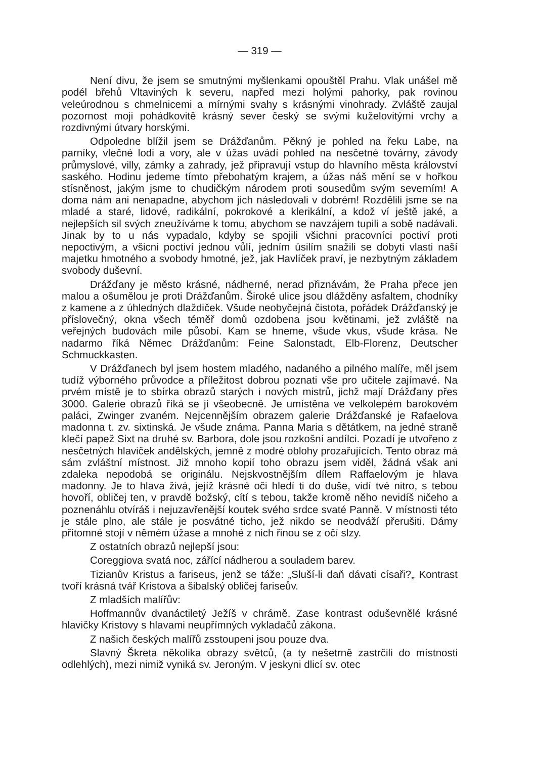— 319 —
Není divu, že jsem se smutnými myšlenkami opouštěl Prahu. Vlak unášel mě podél břehů Vltaviných k severu, napřed mezi holými pahorky, pak rovinou veleúrodnou s chmelnicemi a mírnými svahy s krásnými vinohrady. Zvláště zaujal pozornost moji pohádkovitě krásný sever český se svými kuželovitými vrchy a rozdivnými útvary horskými.
Odpoledne blížil jsem se Drážďanům. Pěkný je pohled na řeku Labe, na parníky, vlečné lodi a vory, ale v úžas uvádí pohled na nesčetné továrny, závody průmyslové, villy, zámky a zahrady, jež připravují vstup do hlavního města království saského. Hodinu jedeme tímto přebohatým krajem, a úžas náš mění se v hořkou stísněnost, jakým jsme to chudičkým národem proti sousedům svým severním! A doma nám ani nenapadne, abychom jich následovali v dobrém! Rozdělili jsme se na mladé a staré, lidové, radikální, pokrokové a klerikální, a kdož ví ještě jaké, a nejlepších sil svých zneužíváme k tomu, abychom se navzájem tupili a sobě nadávali. Jinak by to u nás vypadalo, kdyby se spojili všichni pracovníci poctiví proti nepoctivým, a všicni poctiví jednou vůlí, jedním úsilím snažili se dobyti vlasti naší majetku hmotného a svobody hmotné, jež, jak Havlíček praví, je nezbytným základem svobody duševní.
Drážďany je město krásné, nádherné, nerad přiznávám, že Praha přece jen malou a ošumělou je proti Drážďanům. Široké ulice jsou dlážděny asfaltem, chodníky z kamene a z úhledných dlaždiček. Všude neobyčejná čistota, pořádek Drážďanský je příslovečný, okna všech téměř domů ozdobena jsou květinami, jež zvláště na veřejných budovách mile působí. Kam se hneme, všude vkus, všude krása. Ne nadarmo říká Němec Drážďanům: Feine Salonstadt, Elb-Florenz, Deutscher Schmuckkasten.
V Drážďanech byl jsem hostem mladého, nadaného a pilného malíře, měl jsem tudíž výborného průvodce a příležitost dobrou poznati vše pro učitele zajímavé. Na prvém místě je to sbírka obrazů starých i nových mistrů, jichž mají Drážďany přes 3000. Galerie obrazů říká se jí všeobecně. Je umístěna ve velkolepém barokovém paláci, Zwinger zvaném. Nejcennějším obrazem galerie Drážďanské je Rafaelova madonna t. zv. sixtinská. Je všude známa. Panna Maria s dětátkem, na jedné straně klečí papež Sixt na druhé sv. Barbora, dole jsou rozkošní andílci. Pozadí je utvořeno z nesčetných hlaviček andělských, jemně z modré oblohy prozařujících. Tento obraz má sám zvláštní místnost. Již mnoho kopií toho obrazu jsem viděl, žádná však ani zdaleka nepodobá se originálu. Nejskvostnějším dílem Raffaelovým je hlava madonny. Je to hlava živá, jejíž krásné oči hledí ti do duše, vidí tvé nitro, s tebou hovoří, obličej ten, v pravdě božský, cítí s tebou, takže kromě něho nevidíš ničeho a poznenáhlu otvíráš i nejuzavřenější koutek svého srdce svaté Panně. V místnosti této je stále plno, ale stále je posvátné ticho, jež nikdo se neodváží přerušiti. Dámy přítomné stojí v němém úžase a mnohé z nich řinou se z očí slzy.
Z ostatních obrazů nejlepší jsou:
Coreggiova svatá noc, zářící nádherou a souladem barev.
Tizianův Kristus a fariseus, jenž se táže: „Sluší-li daň dávati císaři?„ Kontrast tvoří krásná tvář Kristova a šibalský obličej fariseův.
Z mladších malířův:
Hoffmannův dvanáctiletý Ježíš v chrámě. Zase kontrast oduševnělé krásné hlavičky Kristovy s hlavami neupřímných vykladačů zákona.
Z našich českých malířů zsstoupeni jsou pouze dva.
Slavný Škreta několika obrazy světců, (a ty nešetrně zastrčili do místnosti odlehlých), mezi nimiž vyniká sv. Jeroným. V jeskyni dlicí sv. otec